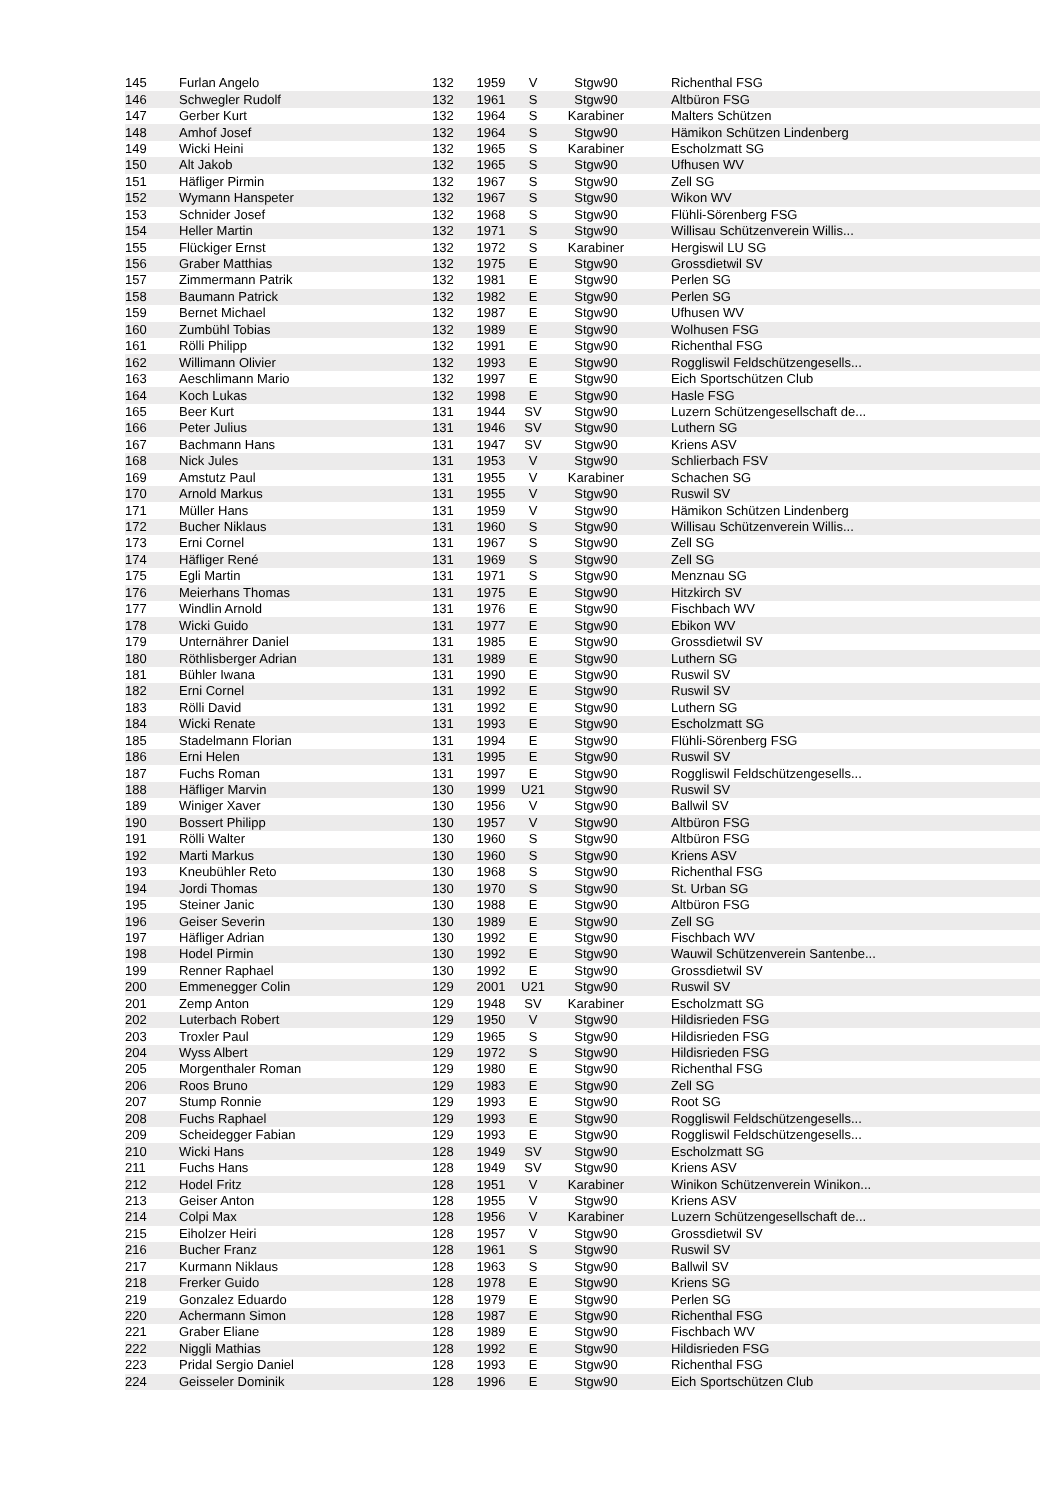| 145 | Furlan Angelo | 132 | 1959 | V | Stgw90 | Richenthal FSG |
| 146 | Schwegler Rudolf | 132 | 1961 | S | Stgw90 | Altbüron FSG |
| 147 | Gerber Kurt | 132 | 1964 | S | Karabiner | Malters Schützen |
| 148 | Amhof Josef | 132 | 1964 | S | Stgw90 | Hämikon Schützen Lindenberg |
| 149 | Wicki Heini | 132 | 1965 | S | Karabiner | Escholzmatt SG |
| 150 | Alt Jakob | 132 | 1965 | S | Stgw90 | Ufhusen WV |
| 151 | Häfliger Pirmin | 132 | 1967 | S | Stgw90 | Zell SG |
| 152 | Wymann Hanspeter | 132 | 1967 | S | Stgw90 | Wikon WV |
| 153 | Schnider Josef | 132 | 1968 | S | Stgw90 | Flühli-Sörenberg FSG |
| 154 | Heller Martin | 132 | 1971 | S | Stgw90 | Willisau Schützenverein Willis... |
| 155 | Flückiger Ernst | 132 | 1972 | S | Karabiner | Hergiswil LU SG |
| 156 | Graber Matthias | 132 | 1975 | E | Stgw90 | Grossdietwil SV |
| 157 | Zimmermann Patrik | 132 | 1981 | E | Stgw90 | Perlen SG |
| 158 | Baumann Patrick | 132 | 1982 | E | Stgw90 | Perlen SG |
| 159 | Bernet Michael | 132 | 1987 | E | Stgw90 | Ufhusen WV |
| 160 | Zumbühl Tobias | 132 | 1989 | E | Stgw90 | Wolhusen FSG |
| 161 | Rölli Philipp | 132 | 1991 | E | Stgw90 | Richenthal FSG |
| 162 | Willimann Olivier | 132 | 1993 | E | Stgw90 | Roggliswil Feldschützengesells... |
| 163 | Aeschlimann Mario | 132 | 1997 | E | Stgw90 | Eich Sportschützen Club |
| 164 | Koch Lukas | 132 | 1998 | E | Stgw90 | Hasle FSG |
| 165 | Beer Kurt | 131 | 1944 | SV | Stgw90 | Luzern Schützengesellschaft de... |
| 166 | Peter Julius | 131 | 1946 | SV | Stgw90 | Luthern SG |
| 167 | Bachmann Hans | 131 | 1947 | SV | Stgw90 | Kriens ASV |
| 168 | Nick Jules | 131 | 1953 | V | Stgw90 | Schlierbach FSV |
| 169 | Amstutz Paul | 131 | 1955 | V | Karabiner | Schachen SG |
| 170 | Arnold Markus | 131 | 1955 | V | Stgw90 | Ruswil SV |
| 171 | Müller Hans | 131 | 1959 | V | Stgw90 | Hämikon Schützen Lindenberg |
| 172 | Bucher Niklaus | 131 | 1960 | S | Stgw90 | Willisau Schützenverein Willis... |
| 173 | Erni Cornel | 131 | 1967 | S | Stgw90 | Zell SG |
| 174 | Häfliger René | 131 | 1969 | S | Stgw90 | Zell SG |
| 175 | Egli Martin | 131 | 1971 | S | Stgw90 | Menznau SG |
| 176 | Meierhans Thomas | 131 | 1975 | E | Stgw90 | Hitzkirch SV |
| 177 | Windlin Arnold | 131 | 1976 | E | Stgw90 | Fischbach WV |
| 178 | Wicki Guido | 131 | 1977 | E | Stgw90 | Ebikon WV |
| 179 | Unternährer Daniel | 131 | 1985 | E | Stgw90 | Grossdietwil SV |
| 180 | Röthlisberger Adrian | 131 | 1989 | E | Stgw90 | Luthern SG |
| 181 | Bühler Iwana | 131 | 1990 | E | Stgw90 | Ruswil SV |
| 182 | Erni Cornel | 131 | 1992 | E | Stgw90 | Ruswil SV |
| 183 | Rölli David | 131 | 1992 | E | Stgw90 | Luthern SG |
| 184 | Wicki Renate | 131 | 1993 | E | Stgw90 | Escholzmatt SG |
| 185 | Stadelmann Florian | 131 | 1994 | E | Stgw90 | Flühli-Sörenberg FSG |
| 186 | Erni Helen | 131 | 1995 | E | Stgw90 | Ruswil SV |
| 187 | Fuchs Roman | 131 | 1997 | E | Stgw90 | Roggliswil Feldschützengesells... |
| 188 | Häfliger Marvin | 130 | 1999 | U21 | Stgw90 | Ruswil SV |
| 189 | Winiger Xaver | 130 | 1956 | V | Stgw90 | Ballwil SV |
| 190 | Bossert Philipp | 130 | 1957 | V | Stgw90 | Altbüron FSG |
| 191 | Rölli Walter | 130 | 1960 | S | Stgw90 | Altbüron FSG |
| 192 | Marti Markus | 130 | 1960 | S | Stgw90 | Kriens ASV |
| 193 | Kneubühler Reto | 130 | 1968 | S | Stgw90 | Richenthal FSG |
| 194 | Jordi Thomas | 130 | 1970 | S | Stgw90 | St. Urban SG |
| 195 | Steiner Janic | 130 | 1988 | E | Stgw90 | Altbüron FSG |
| 196 | Geiser Severin | 130 | 1989 | E | Stgw90 | Zell SG |
| 197 | Häfliger Adrian | 130 | 1992 | E | Stgw90 | Fischbach WV |
| 198 | Hodel Pirmin | 130 | 1992 | E | Stgw90 | Wauwil Schützenverein Santenbe... |
| 199 | Renner Raphael | 130 | 1992 | E | Stgw90 | Grossdietwil SV |
| 200 | Emmenegger Colin | 129 | 2001 | U21 | Stgw90 | Ruswil SV |
| 201 | Zemp Anton | 129 | 1948 | SV | Karabiner | Escholzmatt SG |
| 202 | Luterbach Robert | 129 | 1950 | V | Stgw90 | Hildisrieden FSG |
| 203 | Troxler Paul | 129 | 1965 | S | Stgw90 | Hildisrieden FSG |
| 204 | Wyss Albert | 129 | 1972 | S | Stgw90 | Hildisrieden FSG |
| 205 | Morgenthaler Roman | 129 | 1980 | E | Stgw90 | Richenthal FSG |
| 206 | Roos Bruno | 129 | 1983 | E | Stgw90 | Zell SG |
| 207 | Stump Ronnie | 129 | 1993 | E | Stgw90 | Root SG |
| 208 | Fuchs Raphael | 129 | 1993 | E | Stgw90 | Roggliswil Feldschützengesells... |
| 209 | Scheidegger Fabian | 129 | 1993 | E | Stgw90 | Roggliswil Feldschützengesells... |
| 210 | Wicki Hans | 128 | 1949 | SV | Stgw90 | Escholzmatt SG |
| 211 | Fuchs Hans | 128 | 1949 | SV | Stgw90 | Kriens ASV |
| 212 | Hodel Fritz | 128 | 1951 | V | Karabiner | Winikon Schützenverein Winikon... |
| 213 | Geiser Anton | 128 | 1955 | V | Stgw90 | Kriens ASV |
| 214 | Colpi Max | 128 | 1956 | V | Karabiner | Luzern Schützengesellschaft de... |
| 215 | Eiholzer Heiri | 128 | 1957 | V | Stgw90 | Grossdietwil SV |
| 216 | Bucher Franz | 128 | 1961 | S | Stgw90 | Ruswil SV |
| 217 | Kurmann Niklaus | 128 | 1963 | S | Stgw90 | Ballwil SV |
| 218 | Frerker Guido | 128 | 1978 | E | Stgw90 | Kriens SG |
| 219 | Gonzalez Eduardo | 128 | 1979 | E | Stgw90 | Perlen SG |
| 220 | Achermann Simon | 128 | 1987 | E | Stgw90 | Richenthal FSG |
| 221 | Graber Eliane | 128 | 1989 | E | Stgw90 | Fischbach WV |
| 222 | Niggli Mathias | 128 | 1992 | E | Stgw90 | Hildisrieden FSG |
| 223 | Pridal Sergio Daniel | 128 | 1993 | E | Stgw90 | Richenthal FSG |
| 224 | Geisseler Dominik | 128 | 1996 | E | Stgw90 | Eich Sportschützen Club |